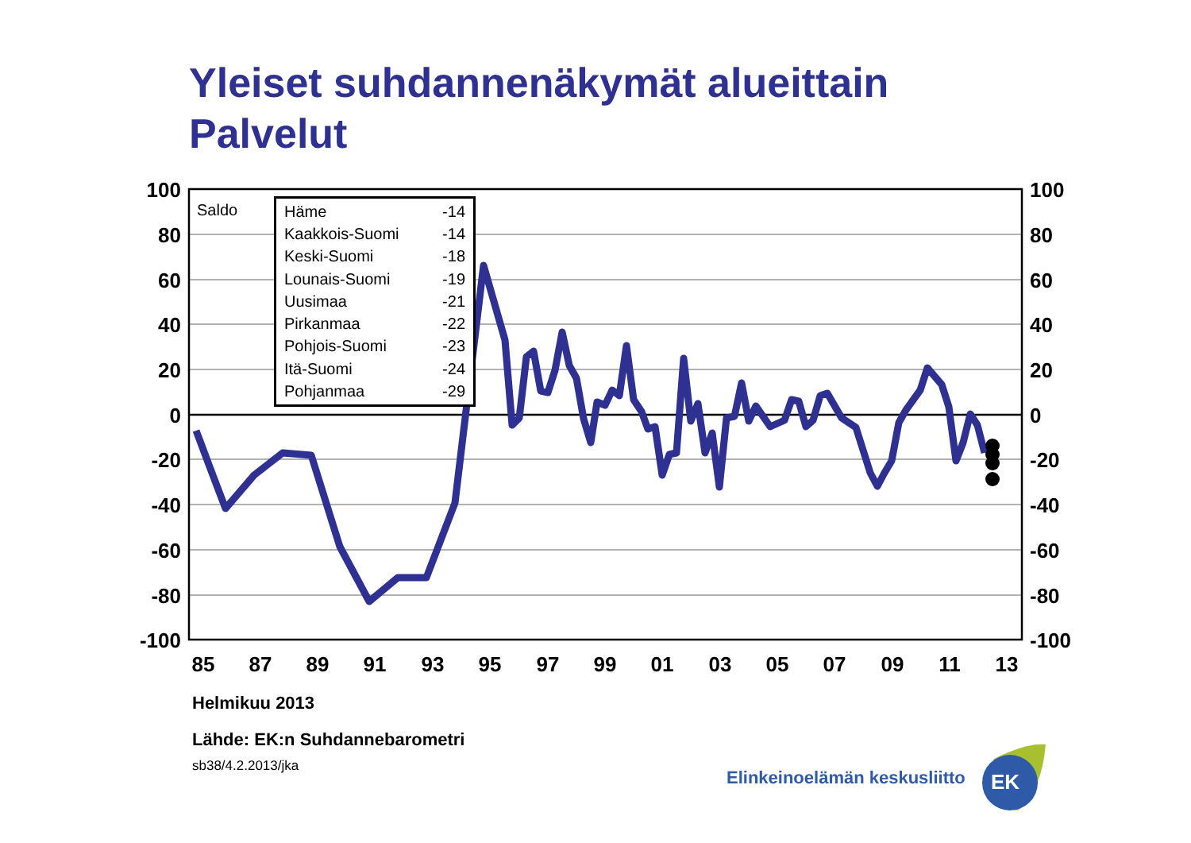Yleiset suhdannenäkymät alueittain
Palvelut
100
80
60
40
20
0
-20
-40
-60
-80
-100
100
80
60
40
20
0
-20
-40
-60
-80
-100
85
87
89
91
93
95
97
99
01
03
05
07
09
11
13
Saldo
| Häme | -14 |
| Kaakkois-Suomi | -14 |
| Keski-Suomi | -18 |
| Lounais-Suomi | -19 |
| Uusimaa | -21 |
| Pirkanmaa | -22 |
| Pohjois-Suomi | -23 |
| Itä-Suomi | -24 |
| Pohjanmaa | -29 |
Helmikuu 2013
Lähde: EK:n Suhdannebarometri
sb38/4.2.2013/jka
Elinkeinoelämän keskusliitto
EK